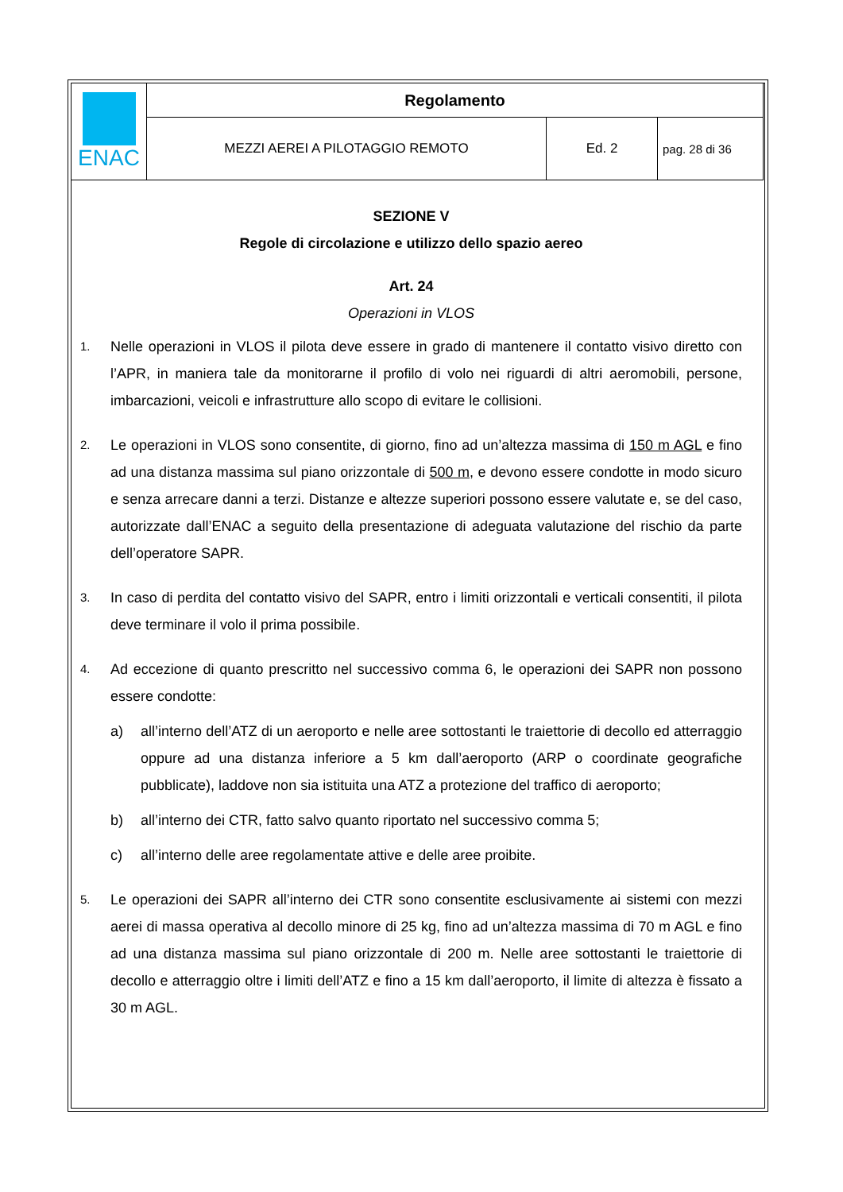| ENAC | Regolamento | | |
| | MEZZI AEREI A PILOTAGGIO REMOTO | Ed. 2 | pag. 28 di 36 |
SEZIONE V
Regole di circolazione e utilizzo dello spazio aereo
Art. 24
Operazioni in VLOS
1.
Nelle operazioni in VLOS il pilota deve essere in grado di mantenere il contatto visivo diretto con l’APR, in maniera tale da monitorarne il profilo di volo nei riguardi di altri aeromobili, persone, imbarcazioni, veicoli e infrastrutture allo scopo di evitare le collisioni.
2.
Le operazioni in VLOS sono consentite, di giorno, fino ad un’altezza massima di 150 m AGL e fino ad una distanza massima sul piano orizzontale di 500 m, e devono essere condotte in modo sicuro e senza arrecare danni a terzi. Distanze e altezze superiori possono essere valutate e, se del caso, autorizzate dall’ENAC a seguito della presentazione di adeguata valutazione del rischio da parte dell’operatore SAPR.
3.
In caso di perdita del contatto visivo del SAPR, entro i limiti orizzontali e verticali consentiti, il pilota deve terminare il volo il prima possibile.
4.
Ad eccezione di quanto prescritto nel successivo comma 6, le operazioni dei SAPR non possono essere condotte:
a) all’interno dell’ATZ di un aeroporto e nelle aree sottostanti le traiettorie di decollo ed atterraggio oppure ad una distanza inferiore a 5 km dall’aeroporto (ARP o coordinate geografiche pubblicate), laddove non sia istituita una ATZ a protezione del traffico di aeroporto;
b) all’interno dei CTR, fatto salvo quanto riportato nel successivo comma 5;
c) all’interno delle aree regolamentate attive e delle aree proibite.
5.
Le operazioni dei SAPR all’interno dei CTR sono consentite esclusivamente ai sistemi con mezzi aerei di massa operativa al decollo minore di 25 kg, fino ad un’altezza massima di 70 m AGL e fino ad una distanza massima sul piano orizzontale di 200 m. Nelle aree sottostanti le traiettorie di decollo e atterraggio oltre i limiti dell’ATZ e fino a 15 km dall’aeroporto, il limite di altezza è fissato a 30 m AGL.